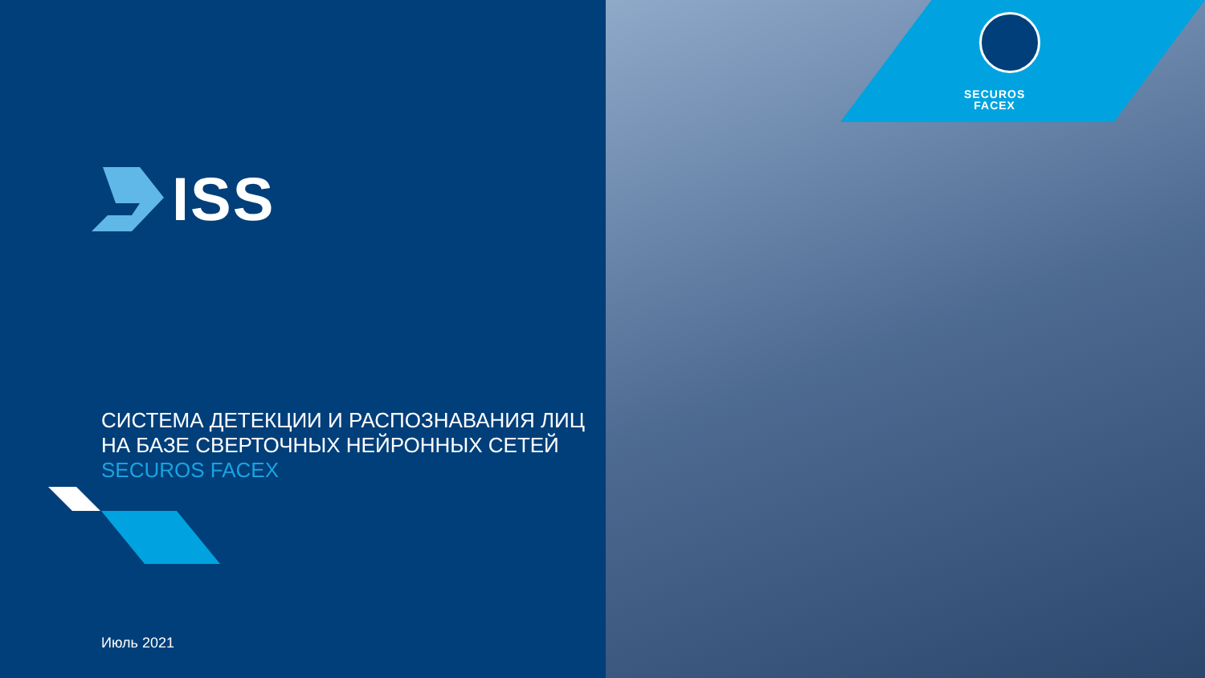ISS
СИСТЕМА ДЕТЕКЦИИ И РАСПОЗНАВАНИЯ ЛИЦ
НА БАЗЕ СВЕРТОЧНЫХ НЕЙРОННЫХ СЕТЕЙ
SECUROS FACEX
Июль 2021
SECUROS
FACEX